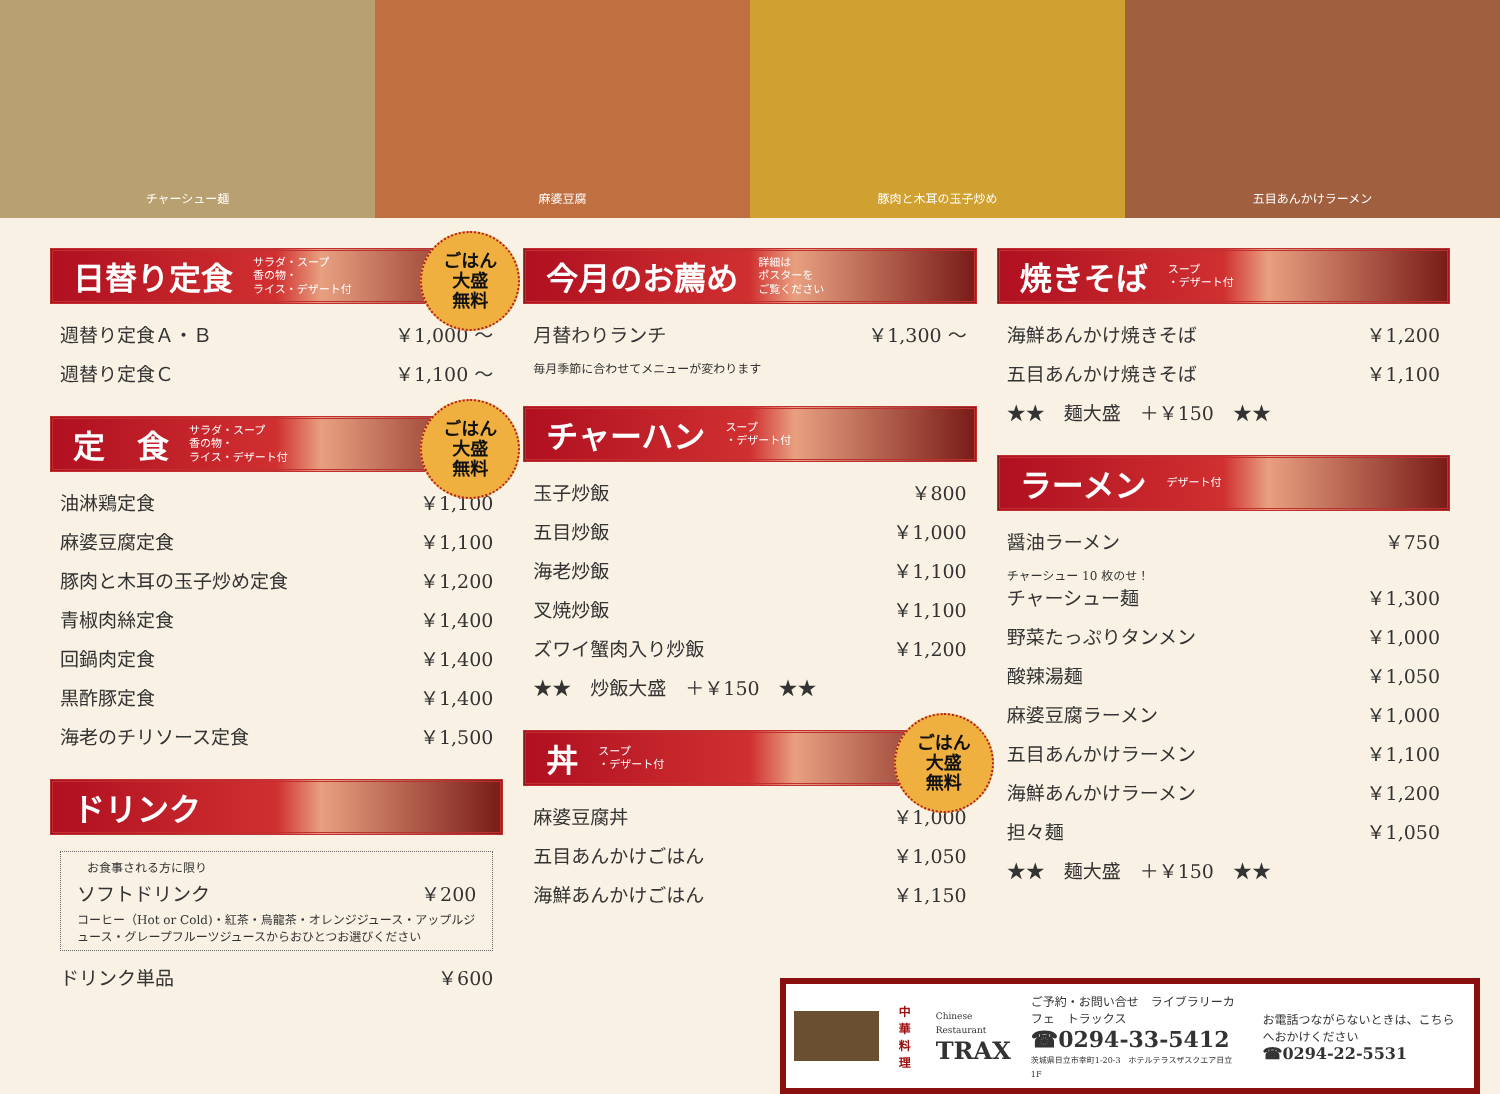チャーシュー麺 麻婆豆腐 豚肉と木耳の玉子炒め 五目あんかけラーメン
日替り定食 サラダ・スープ
香の物・
ライス・デザート付
ごはん
大盛
無料
週替り定食Ａ・Ｂ ￥1,000 ～
週替り定食Ｃ ￥1,100 ～
定　食 サラダ・スープ
香の物・
ライス・デザート付
ごはん
大盛
無料
油淋鶏定食 ￥1,100
麻婆豆腐定食 ￥1,100
豚肉と木耳の玉子炒め定食 ￥1,200
青椒肉絲定食 ￥1,400
回鍋肉定食 ￥1,400
黒酢豚定食 ￥1,400
海老のチリソース定食 ￥1,500
ドリンク
お食事される方に限り
ソフトドリンク ￥200
コーヒー（Hot or Cold)・紅茶・烏龍茶・オレンジジュース・アップルジュース・グレープフルーツジュースからおひとつお選びください
ドリンク単品 ￥600
今月のお薦め 詳細は
ポスターを
ご覧ください
月替わりランチ ￥1,300 ～
毎月季節に合わせてメニューが変わります
チャーハン スープ
・デザート付
玉子炒飯 ￥800
五目炒飯 ￥1,000
海老炒飯 ￥1,100
叉焼炒飯 ￥1,100
ズワイ蟹肉入り炒飯 ￥1,200
★★　炒飯大盛　＋￥150　★★
丼スープ
・デザート付
ごはん
大盛
無料
麻婆豆腐丼 ￥1,000
五目あんかけごはん ￥1,050
海鮮あんかけごはん ￥1,150
焼きそば スープ
・デザート付
海鮮あんかけ焼きそば ￥1,200
五目あんかけ焼きそば ￥1,100
★★　麺大盛　＋￥150　★★
ラーメン デザート付
醤油ラーメン ￥750
チャーシュー 10 枚のせ！
チャーシュー麺 ￥1,300
野菜たっぷりタンメン ￥1,000
酸辣湯麺 ￥1,050
麻婆豆腐ラーメン ￥1,000
五目あんかけラーメン ￥1,100
海鮮あんかけラーメン ￥1,200
担々麺 ￥1,050
★★　麺大盛　＋￥150　★★
中華
料理
Chinese Restaurant
TRAX
ご予約・お問い合せ　ライブラリーカフェ　トラックス
☎0294-33-5412
茨城県日立市幸町1-20-3　ホテルテラスザスクエア日立1F
お電話つながらないときは、こちらへおかけください
☎0294-22-5531